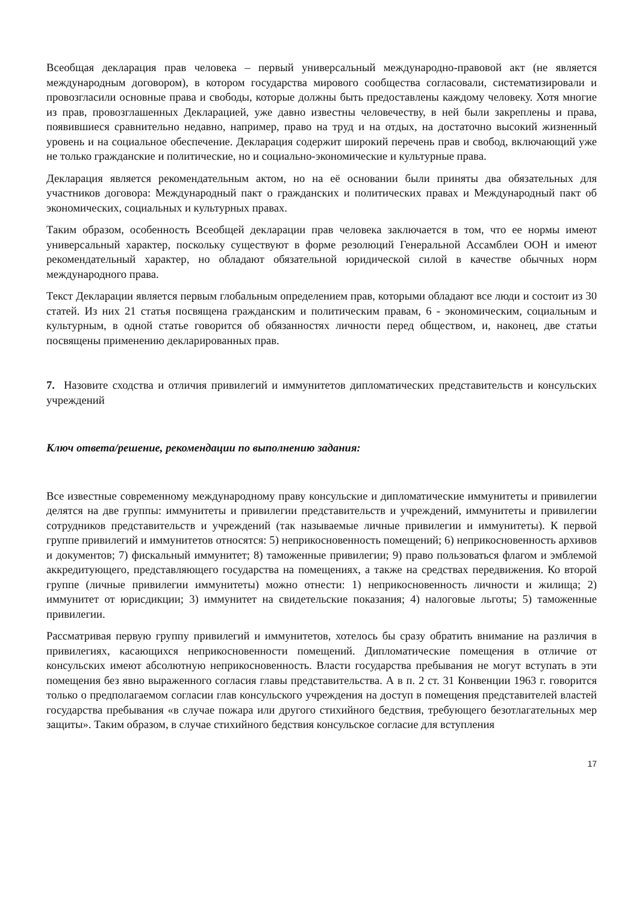Всеобщая декларация прав человека – первый универсальный международно-правовой акт (не является международным договором), в котором государства мирового сообщества согласовали, систематизировали и провозгласили основные права и свободы, которые должны быть предоставлены каждому человеку. Хотя многие из прав, провозглашенных Декларацией, уже давно известны человечеству, в ней были закреплены и права, появившиеся сравнительно недавно, например, право на труд и на отдых, на достаточно высокий жизненный уровень и на социальное обеспечение. Декларация содержит широкий перечень прав и свобод, включающий уже не только гражданские и политические, но и социально-экономические и культурные права.
Декларация является рекомендательным актом, но на её основании были приняты два обязательных для участников договора: Международный пакт о гражданских и политических правах и Международный пакт об экономических, социальных и культурных правах.
Таким образом, особенность Всеобщей декларации прав человека заключается в том, что ее нормы имеют универсальный характер, поскольку существуют в форме резолюций Генеральной Ассамблеи ООН и имеют рекомендательный характер, но обладают обязательной юридической силой в качестве обычных норм международного права.
Текст Декларации является первым глобальным определением прав, которыми обладают все люди и состоит из 30 статей. Из них 21 статья посвящена гражданским и политическим правам, 6 - экономическим, социальным и культурным, в одной статье говорится об обязанностях личности перед обществом, и, наконец, две статьи посвящены применению декларированных прав.
7. Назовите сходства и отличия привилегий и иммунитетов дипломатических представительств и консульских учреждений
Ключ ответа/решение, рекомендации по выполнению задания:
Все известные современному международному праву консульские и дипломатические иммунитеты и привилегии делятся на две группы: иммунитеты и привилегии представительств и учреждений, иммунитеты и привилегии сотрудников представительств и учреждений (так называемые личные привилегии и иммунитеты). К первой группе привилегий и иммунитетов относятся: 5) неприкосновенность помещений; 6) неприкосновенность архивов и документов; 7) фискальный иммунитет; 8) таможенные привилегии; 9) право пользоваться флагом и эмблемой аккредитующего, представляющего государства на помещениях, а также на средствах передвижения. Ко второй группе (личные привилегии иммунитеты) можно отнести: 1) неприкосновенность личности и жилища; 2) иммунитет от юрисдикции; 3) иммунитет на свидетельские показания; 4) налоговые льготы; 5) таможенные привилегии.
Рассматривая первую группу привилегий и иммунитетов, хотелось бы сразу обратить внимание на различия в привилегиях, касающихся неприкосновенности помещений. Дипломатические помещения в отличие от консульских имеют абсолютную неприкосновенность. Власти государства пребывания не могут вступать в эти помещения без явно выраженного согласия главы представительства. А в п. 2 ст. 31 Конвенции 1963 г. говорится только о предполагаемом согласии глав консульского учреждения на доступ в помещения представителей властей государства пребывания «в случае пожара или другого стихийного бедствия, требующего безотлагательных мер защиты». Таким образом, в случае стихийного бедствия консульское согласие для вступления
17